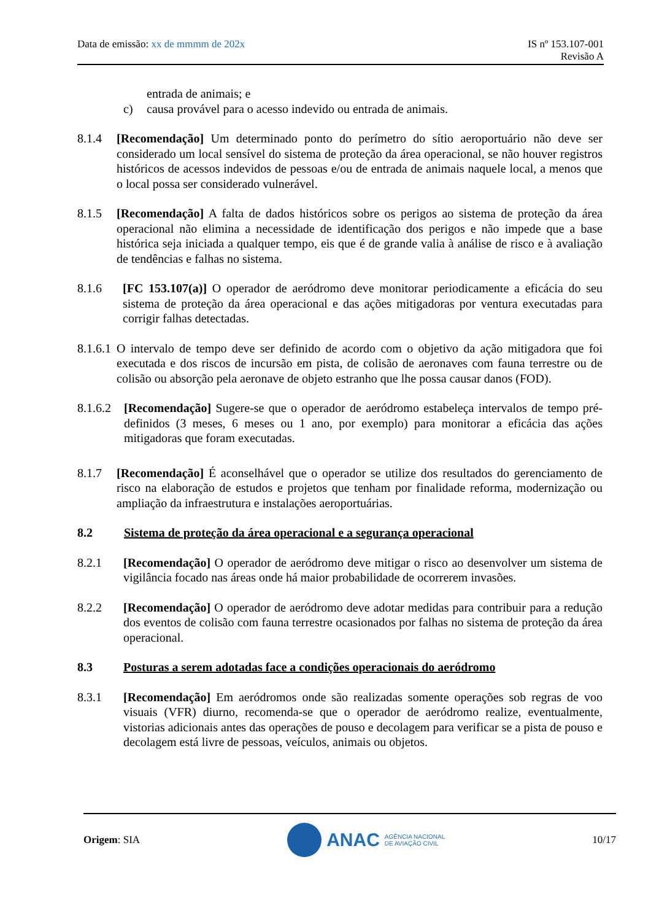Data de emissão: xx de mmmm de 202x
IS nº 153.107-001
Revisão A
entrada de animais; e
c) causa provável para o acesso indevido ou entrada de animais.
8.1.4 [Recomendação] Um determinado ponto do perímetro do sítio aeroportuário não deve ser considerado um local sensível do sistema de proteção da área operacional, se não houver registros históricos de acessos indevidos de pessoas e/ou de entrada de animais naquele local, a menos que o local possa ser considerado vulnerável.
8.1.5 [Recomendação] A falta de dados históricos sobre os perigos ao sistema de proteção da área operacional não elimina a necessidade de identificação dos perigos e não impede que a base histórica seja iniciada a qualquer tempo, eis que é de grande valia à análise de risco e à avaliação de tendências e falhas no sistema.
8.1.6 [FC 153.107(a)] O operador de aeródromo deve monitorar periodicamente a eficácia do seu sistema de proteção da área operacional e das ações mitigadoras por ventura executadas para corrigir falhas detectadas.
8.1.6.1 O intervalo de tempo deve ser definido de acordo com o objetivo da ação mitigadora que foi executada e dos riscos de incursão em pista, de colisão de aeronaves com fauna terrestre ou de colisão ou absorção pela aeronave de objeto estranho que lhe possa causar danos (FOD).
8.1.6.2 [Recomendação] Sugere-se que o operador de aeródromo estabeleça intervalos de tempo pré-definidos (3 meses, 6 meses ou 1 ano, por exemplo) para monitorar a eficácia das ações mitigadoras que foram executadas.
8.1.7 [Recomendação] É aconselhável que o operador se utilize dos resultados do gerenciamento de risco na elaboração de estudos e projetos que tenham por finalidade reforma, modernização ou ampliação da infraestrutura e instalações aeroportuárias.
8.2 Sistema de proteção da área operacional e a segurança operacional
8.2.1 [Recomendação] O operador de aeródromo deve mitigar o risco ao desenvolver um sistema de vigilância focado nas áreas onde há maior probabilidade de ocorrerem invasões.
8.2.2 [Recomendação] O operador de aeródromo deve adotar medidas para contribuir para a redução dos eventos de colisão com fauna terrestre ocasionados por falhas no sistema de proteção da área operacional.
8.3 Posturas a serem adotadas face a condições operacionais do aeródromo
8.3.1 [Recomendação] Em aeródromos onde são realizadas somente operações sob regras de voo visuais (VFR) diurno, recomenda-se que o operador de aeródromo realize, eventualmente, vistorias adicionais antes das operações de pouso e decolagem para verificar se a pista de pouso e decolagem está livre de pessoas, veículos, animais ou objetos.
Origem: SIA
ANAC AGÊNCIA NACIONAL
DE AVIAÇÃO CIVIL
10/17